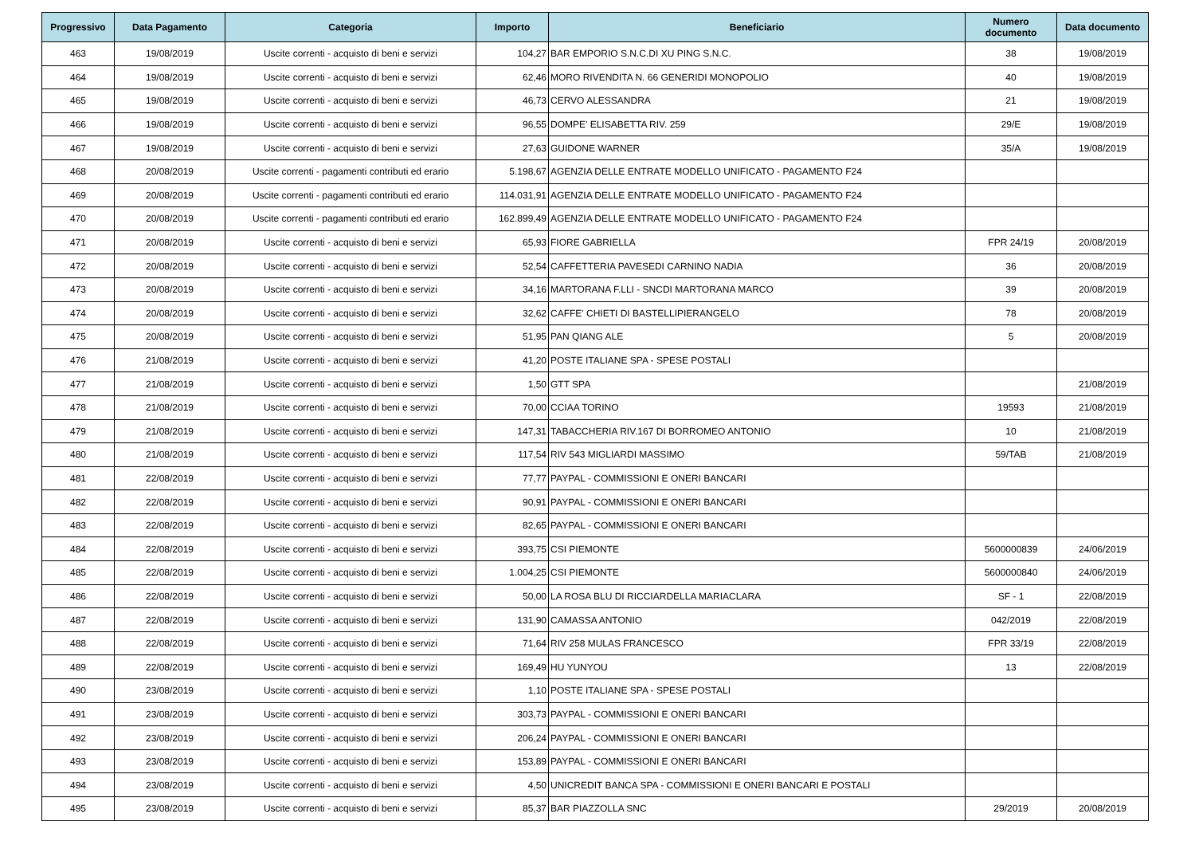| Progressivo | Data Pagamento | Categoria | Importo | Beneficiario | Numero documento | Data documento |
| --- | --- | --- | --- | --- | --- | --- |
| 463 | 19/08/2019 | Uscite correnti - acquisto di beni e servizi | 104,27 | BAR EMPORIO S.N.C.DI XU PING S.N.C. | 38 | 19/08/2019 |
| 464 | 19/08/2019 | Uscite correnti - acquisto di beni e servizi | 62,46 | MORO RIVENDITA N. 66 GENERIDI MONOPOLIO | 40 | 19/08/2019 |
| 465 | 19/08/2019 | Uscite correnti - acquisto di beni e servizi | 46,73 | CERVO ALESSANDRA | 21 | 19/08/2019 |
| 466 | 19/08/2019 | Uscite correnti - acquisto di beni e servizi | 96,55 | DOMPE' ELISABETTA RIV. 259 | 29/E | 19/08/2019 |
| 467 | 19/08/2019 | Uscite correnti - acquisto di beni e servizi | 27,63 | GUIDONE WARNER | 35/A | 19/08/2019 |
| 468 | 20/08/2019 | Uscite correnti - pagamenti contributi ed erario | 5.198,67 | AGENZIA DELLE ENTRATE MODELLO UNIFICATO - PAGAMENTO F24 | | |
| 469 | 20/08/2019 | Uscite correnti - pagamenti contributi ed erario | 114.031,91 | AGENZIA DELLE ENTRATE MODELLO UNIFICATO - PAGAMENTO F24 | | |
| 470 | 20/08/2019 | Uscite correnti - pagamenti contributi ed erario | 162.899,49 | AGENZIA DELLE ENTRATE MODELLO UNIFICATO - PAGAMENTO F24 | | |
| 471 | 20/08/2019 | Uscite correnti - acquisto di beni e servizi | 65,93 | FIORE GABRIELLA | FPR 24/19 | 20/08/2019 |
| 472 | 20/08/2019 | Uscite correnti - acquisto di beni e servizi | 52,54 | CAFFETTERIA PAVESEDI CARNINO NADIA | 36 | 20/08/2019 |
| 473 | 20/08/2019 | Uscite correnti - acquisto di beni e servizi | 34,16 | MARTORANA F.LLI - SNCDI MARTORANA MARCO | 39 | 20/08/2019 |
| 474 | 20/08/2019 | Uscite correnti - acquisto di beni e servizi | 32,62 | CAFFE' CHIETI DI BASTELLIPIERANGELO | 78 | 20/08/2019 |
| 475 | 20/08/2019 | Uscite correnti - acquisto di beni e servizi | 51,95 | PAN QIANG ALE | 5 | 20/08/2019 |
| 476 | 21/08/2019 | Uscite correnti - acquisto di beni e servizi | 41,20 | POSTE ITALIANE SPA - SPESE POSTALI | | |
| 477 | 21/08/2019 | Uscite correnti - acquisto di beni e servizi | 1,50 | GTT SPA | | 21/08/2019 |
| 478 | 21/08/2019 | Uscite correnti - acquisto di beni e servizi | 70,00 | CCIAA TORINO | 19593 | 21/08/2019 |
| 479 | 21/08/2019 | Uscite correnti - acquisto di beni e servizi | 147,31 | TABACCHERIA RIV.167 DI BORROMEO ANTONIO | 10 | 21/08/2019 |
| 480 | 21/08/2019 | Uscite correnti - acquisto di beni e servizi | 117,54 | RIV 543 MIGLIARDI MASSIMO | 59/TAB | 21/08/2019 |
| 481 | 22/08/2019 | Uscite correnti - acquisto di beni e servizi | 77,77 | PAYPAL - COMMISSIONI E ONERI BANCARI | | |
| 482 | 22/08/2019 | Uscite correnti - acquisto di beni e servizi | 90,91 | PAYPAL - COMMISSIONI E ONERI BANCARI | | |
| 483 | 22/08/2019 | Uscite correnti - acquisto di beni e servizi | 82,65 | PAYPAL - COMMISSIONI E ONERI BANCARI | | |
| 484 | 22/08/2019 | Uscite correnti - acquisto di beni e servizi | 393,75 | CSI PIEMONTE | 5600000839 | 24/06/2019 |
| 485 | 22/08/2019 | Uscite correnti - acquisto di beni e servizi | 1.004,25 | CSI PIEMONTE | 5600000840 | 24/06/2019 |
| 486 | 22/08/2019 | Uscite correnti - acquisto di beni e servizi | 50,00 | LA ROSA BLU DI RICCIARDELLA MARIACLARA | SF - 1 | 22/08/2019 |
| 487 | 22/08/2019 | Uscite correnti - acquisto di beni e servizi | 131,90 | CAMASSA ANTONIO | 042/2019 | 22/08/2019 |
| 488 | 22/08/2019 | Uscite correnti - acquisto di beni e servizi | 71,64 | RIV 258 MULAS FRANCESCO | FPR 33/19 | 22/08/2019 |
| 489 | 22/08/2019 | Uscite correnti - acquisto di beni e servizi | 169,49 | HU YUNYOU | 13 | 22/08/2019 |
| 490 | 23/08/2019 | Uscite correnti - acquisto di beni e servizi | 1,10 | POSTE ITALIANE SPA - SPESE POSTALI | | |
| 491 | 23/08/2019 | Uscite correnti - acquisto di beni e servizi | 303,73 | PAYPAL - COMMISSIONI E ONERI BANCARI | | |
| 492 | 23/08/2019 | Uscite correnti - acquisto di beni e servizi | 206,24 | PAYPAL - COMMISSIONI E ONERI BANCARI | | |
| 493 | 23/08/2019 | Uscite correnti - acquisto di beni e servizi | 153,89 | PAYPAL - COMMISSIONI E ONERI BANCARI | | |
| 494 | 23/08/2019 | Uscite correnti - acquisto di beni e servizi | 4,50 | UNICREDIT BANCA SPA - COMMISSIONI E ONERI BANCARI E POSTALI | | |
| 495 | 23/08/2019 | Uscite correnti - acquisto di beni e servizi | 85,37 | BAR PIAZZOLLA SNC | 29/2019 | 20/08/2019 |